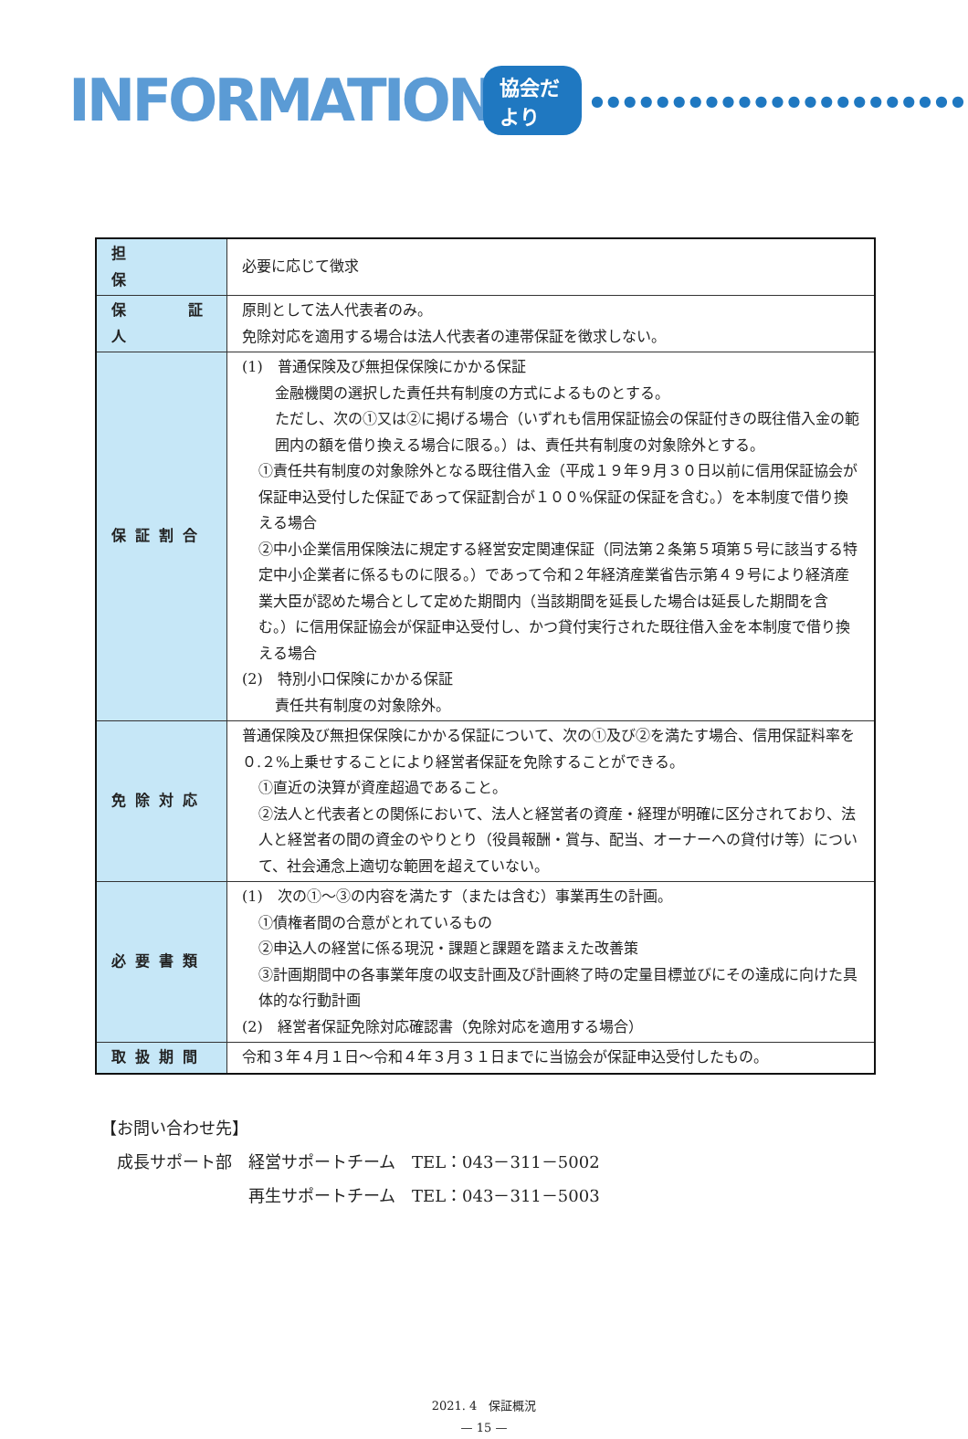INFORMATION 協会だより ●●●●●●●●●●●●●●●●●●●●●●●
| 担 保 | 必要に応じて徴求 |
| 保 証 人 | 原則として法人代表者のみ。 免除対応を適用する場合は法人代表者の連帯保証を徴求しない。 |
| 保証割合 | (1) 普通保険及び無担保保険にかかる保証 金融機関の選択した責任共有制度の方式によるものとする。 ただし、次の①又は②に掲げる場合（いずれも信用保証協会の保証付きの既往借入金の範囲内の額を借り換える場合に限る。）は、責任共有制度の対象除外とする。 ①責任共有制度の対象除外となる既往借入金（平成１９年９月３０日以前に信用保証協会が保証申込受付した保証であって保証割合が１００%保証の保証を含む。）を本制度で借り換える場合 ②中小企業信用保険法に規定する経営安定関連保証（同法第２条第５項第５号に該当する特定中小企業者に係るものに限る。）であって令和２年経済産業省告示第４９号により経済産業大臣が認めた場合として定めた期間内（当該期間を延長した場合は延長した期間を含む。）に信用保証協会が保証申込受付し、かつ貸付実行された既往借入金を本制度で借り換える場合 (2) 特別小口保険にかかる保証 責任共有制度の対象除外。 |
| 免除対応 | 普通保険及び無担保保険にかかる保証について、次の①及び②を満たす場合、信用保証料率を０.２%上乗せすることにより経営者保証を免除することができる。 ①直近の決算が資産超過であること。 ②法人と代表者との関係において、法人と経営者の資産・経理が明確に区分されており、法人と経営者の間の資金のやりとり（役員報酬・賞与、配当、オーナーへの貸付け等）について、社会通念上適切な範囲を超えていない。 |
| 必要書類 | (1) 次の①～③の内容を満たす（または含む）事業再生の計画。 ①債権者間の合意がとれているもの ②申込人の経営に係る現況・課題と課題を踏まえた改善策 ③計画期間中の各事業年度の収支計画及び計画終了時の定量目標並びにその達成に向けた具体的な行動計画 (2) 経営者保証免除対応確認書（免除対応を適用する場合） |
| 取扱期間 | 令和３年４月１日～令和４年３月３１日までに当協会が保証申込受付したもの。 |
【お問い合わせ先】
　成長サポート部　経営サポートチーム　TEL：043－311－5002
　　　　　　　　　再生サポートチーム　TEL：043－311－5003
2021. 4　保証概況
— 15 —